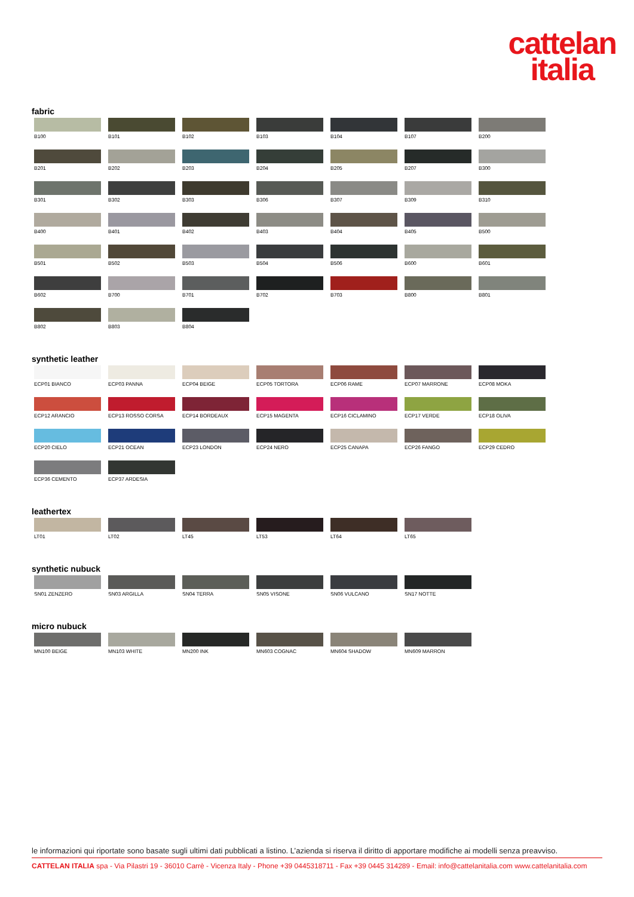cattelan
italia
fabric
B100
B101
B102
B103
B104
B107
B200
B201
B202
B203
B204
B205
B207
B300
B301
B302
B303
B306
B307
B309
B310
B400
B401
B402
B403
B404
B405
B500
B501
B502
B503
B504
B506
B600
B601
B602
B700
B701
B702
B703
B800
B801
B802
B803
B804
synthetic leather
ECP01 BIANCO
ECP03 PANNA
ECP04 BEIGE
ECP05 TORTORA
ECP06 RAME
ECP07 MARRONE
ECP08 MOKA
ECP12 ARANCIO
ECP13 ROSSO CORSA
ECP14 BORDEAUX
ECP15 MAGENTA
ECP16 CICLAMINO
ECP17 VERDE
ECP18 OLIVA
ECP20 CIELO
ECP21 OCEAN
ECP23 LONDON
ECP24 NERO
ECP25 CANAPA
ECP26 FANGO
ECP29 CEDRO
ECP36 CEMENTO
ECP37 ARDESIA
leathertex
LT01
LT02
LT45
LT53
LT64
LT65
synthetic nubuck
SN01 ZENZERO
SN03 ARGILLA
SN04 TERRA
SN05 VISONE
SN06 VULCANO
SN17 NOTTE
micro nubuck
MN100 BEIGE
MN103 WHITE
MN200 INK
MN603 COGNAC
MN604 SHADOW
MN609 MARRON
le informazioni qui riportate sono basate sugli ultimi dati pubblicati a listino. L’azienda si riserva il diritto di apportare modifiche ai modelli senza preavviso.
CATTELAN ITALIA spa - Via Pilastri 19 - 36010 Carrè - Vicenza Italy - Phone +39 0445318711 - Fax +39 0445 314289 - Email: info@cattelanitalia.com www.cattelanitalia.com